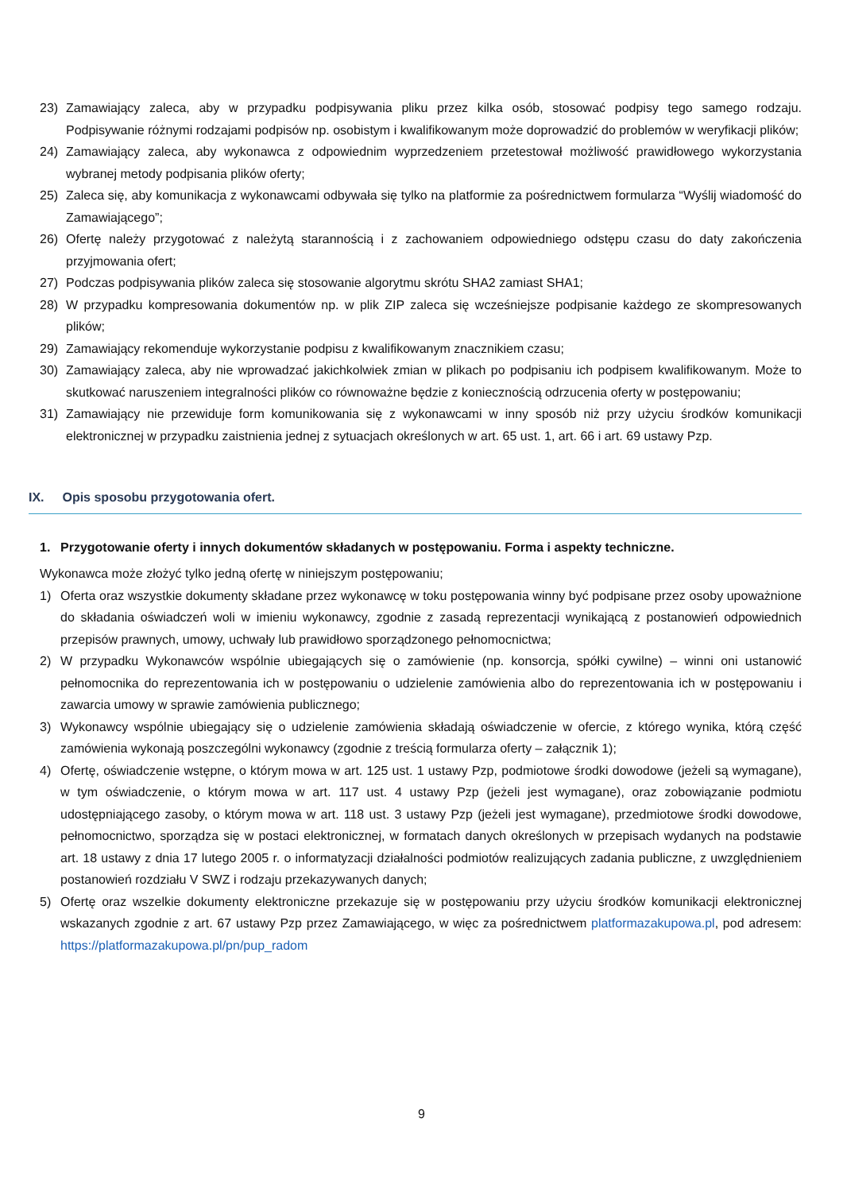23) Zamawiający zaleca, aby w przypadku podpisywania pliku przez kilka osób, stosować podpisy tego samego rodzaju. Podpisywanie różnymi rodzajami podpisów np. osobistym i kwalifikowanym może doprowadzić do problemów w weryfikacji plików;
24) Zamawiający zaleca, aby wykonawca z odpowiednim wyprzedzeniem przetestował możliwość prawidłowego wykorzystania wybranej metody podpisania plików oferty;
25) Zaleca się, aby komunikacja z wykonawcami odbywała się tylko na platformie za pośrednictwem formularza “Wyślij wiadomość do Zamawiającego”;
26) Ofertę należy przygotować z należytą starannością i z zachowaniem odpowiedniego odstępu czasu do daty zakończenia przyjmowania ofert;
27) Podczas podpisywania plików zaleca się stosowanie algorytmu skrótu SHA2 zamiast SHA1;
28) W przypadku kompresowania dokumentów np. w plik ZIP zaleca się wcześniejsze podpisanie każdego ze skompresowanych plików;
29) Zamawiający rekomenduje wykorzystanie podpisu z kwalifikowanym znacznikiem czasu;
30) Zamawiający zaleca, aby nie wprowadzać jakichkolwiek zmian w plikach po podpisaniu ich podpisem kwalifikowanym. Może to skutkować naruszeniem integralności plików co równoważne będzie z koniecznością odrzucenia oferty w postępowaniu;
31) Zamawiający nie przewiduje form komunikowania się z wykonawcami w inny sposób niż przy użyciu środków komunikacji elektronicznej w przypadku zaistnienia jednej z sytuacjach określonych w art. 65 ust. 1, art. 66 i art. 69 ustawy Pzp.
IX. Opis sposobu przygotowania ofert.
1. Przygotowanie oferty i innych dokumentów składanych w postępowaniu. Forma i aspekty techniczne.
Wykonawca może złożyć tylko jedną ofertę w niniejszym postępowaniu;
1) Oferta oraz wszystkie dokumenty składane przez wykonawcę w toku postępowania winny być podpisane przez osoby upoważnione do składania oświadczeń woli w imieniu wykonawcy, zgodnie z zasadą reprezentacji wynikającą z postanowień odpowiednich przepisów prawnych, umowy, uchwały lub prawidłowo sporządzonego pełnomocnictwa;
2) W przypadku Wykonawców wspólnie ubiegających się o zamówienie (np. konsorcja, spółki cywilne) – winni oni ustanowić pełnomocnika do reprezentowania ich w postępowaniu o udzielenie zamówienia albo do reprezentowania ich w postępowaniu i zawarcia umowy w sprawie zamówienia publicznego;
3) Wykonawcy wspólnie ubiegający się o udzielenie zamówienia składają oświadczenie w ofercie, z którego wynika, którą część zamówienia wykonają poszczególni wykonawcy (zgodnie z treścią formularza oferty – załącznik 1);
4) Ofertę, oświadczenie wstępne, o którym mowa w art. 125 ust. 1 ustawy Pzp, podmiotowe środki dowodowe (jeżeli są wymagane), w tym oświadczenie, o którym mowa w art. 117 ust. 4 ustawy Pzp (jeżeli jest wymagane), oraz zobowiązanie podmiotu udostępniającego zasoby, o którym mowa w art. 118 ust. 3 ustawy Pzp (jeżeli jest wymagane), przedmiotowe środki dowodowe, pełnomocnictwo, sporządza się w postaci elektronicznej, w formatach danych określonych w przepisach wydanych na podstawie art. 18 ustawy z dnia 17 lutego 2005 r. o informatyzacji działalności podmiotów realizujących zadania publiczne, z uwzględnieniem postanowień rozdziału V SWZ i rodzaju przekazywanych danych;
5) Ofertę oraz wszelkie dokumenty elektroniczne przekazuje się w postępowaniu przy użyciu środków komunikacji elektronicznej wskazanych zgodnie z art. 67 ustawy Pzp przez Zamawiającego, w więc za pośrednictwem platformazakupowa.pl, pod adresem: https://platformazakupowa.pl/pn/pup_radom
9